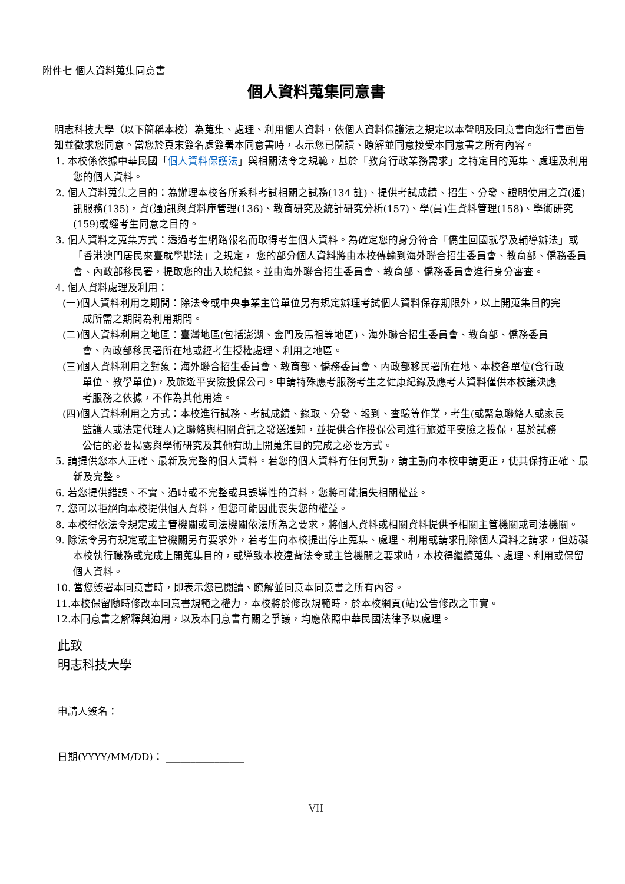附件七 個人資料蒐集同意書
個人資料蒐集同意書
明志科技大學（以下簡稱本校）為蒐集、處理、利用個人資料，依個人資料保護法之規定以本聲明及同意書向您行書面告知並徵求您同意。當您於頁末簽名處簽署本同意書時，表示您已閱讀、瞭解並同意接受本同意書之所有內容。
1. 本校係依據中華民國「個人資料保護法」與相關法令之規範，基於「教育行政業務需求」之特定目的蒐集、處理及利用您的個人資料。
2. 個人資料蒐集之目的：為辦理本校各所系科考試相關之試務(134 註)、提供考試成績、招生、分發、證明使用之資(通)訊服務(135)，資(通)訊與資料庫管理(136)、教育研究及統計研究分析(157)、學(員)生資料管理(158)、學術研究(159)或經考生同意之目的。
3. 個人資料之蒐集方式：透過考生網路報名而取得考生個人資料。為確定您的身分符合「僑生回國就學及輔導辦法」或「香港澳門居民來臺就學辦法」之規定， 您的部分個人資料將由本校傳輸到海外聯合招生委員會、教育部、僑務委員會、內政部移民署，提取您的出入境紀錄。並由海外聯合招生委員會、教育部、僑務委員會進行身分審查。
4. 個人資料處理及利用：
(一)個人資料利用之期間：除法令或中央事業主管單位另有規定辦理考試個人資料保存期限外，以上開蒐集目的完成所需之期間為利用期間。
(二)個人資料利用之地區：臺灣地區(包括澎湖、金門及馬祖等地區)、海外聯合招生委員會、教育部、僑務委員會、內政部移民署所在地或經考生授權處理、利用之地區。
(三)個人資料利用之對象：海外聯合招生委員會、教育部、僑務委員會、內政部移民署所在地、本校各單位(含行政單位、教學單位)，及旅遊平安險投保公司。申請特殊應考服務考生之健康紀錄及應考人資料僅供本校議決應考服務之依據，不作為其他用途。
(四)個人資料利用之方式：本校進行試務、考試成績、錄取、分發、報到、查驗等作業，考生(或緊急聯絡人或家長監護人或法定代理人)之聯絡與相關資訊之發送通知，並提供合作投保公司進行旅遊平安險之投保，基於試務公信的必要揭露與學術研究及其他有助上開蒐集目的完成之必要方式。
5. 請提供您本人正確、最新及完整的個人資料。若您的個人資料有任何異動，請主動向本校申請更正，使其保持正確、最新及完整。
6. 若您提供錯誤、不實、過時或不完整或具誤導性的資料，您將可能損失相關權益。
7. 您可以拒絕向本校提供個人資料，但您可能因此喪失您的權益。
8. 本校得依法令規定或主管機關或司法機關依法所為之要求，將個人資料或相關資料提供予相關主管機關或司法機關。
9. 除法令另有規定或主管機關另有要求外，若考生向本校提出停止蒐集、處理、利用或請求刪除個人資料之請求，但妨礙本校執行職務或完成上開蒐集目的，或導致本校違背法令或主管機關之要求時，本校得繼續蒐集、處理、利用或保留個人資料。
10. 當您簽署本同意書時，即表示您已閱讀、瞭解並同意本同意書之所有內容。
11.本校保留隨時修改本同意書規範之權力，本校將於修改規範時，於本校網頁(站)公告修改之事實。
12.本同意書之解釋與適用，以及本同意書有關之爭議，均應依照中華民國法律予以處理。
此致
明志科技大學
申請人簽名：________________________
日期(YYYY/MM/DD)： ________________
VII